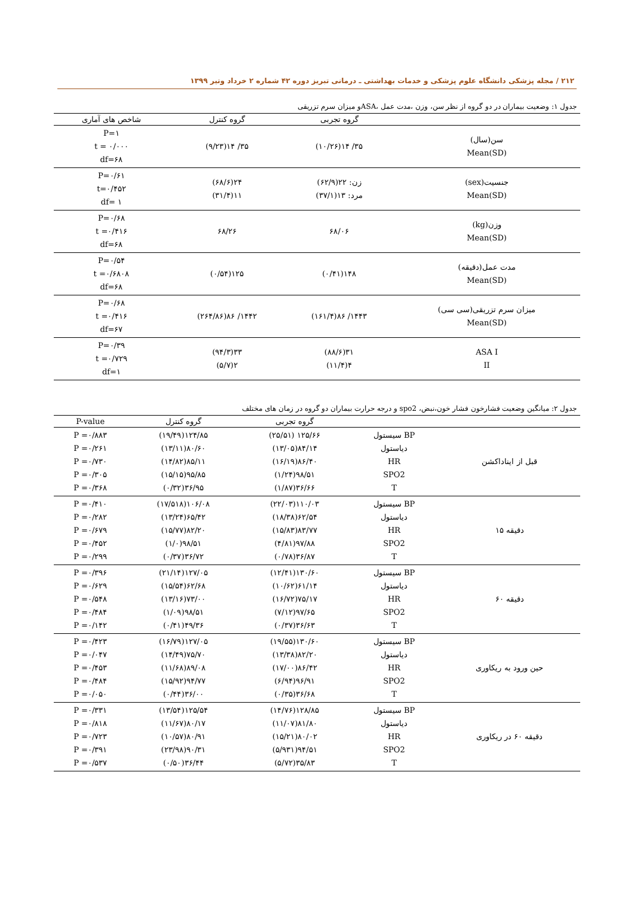۲۱۲ / مجله پزشکی دانشگاه علوم پزشکی و خدمات بهداشتی ـ درمانی تبریز دوره ۴۲ شماره ۲ خرداد وتیر ۱۳۹۹
جدول ۱: وضعیت بیماران در دو گروه از نظر سن، وزن ،مدت عمل ،ASAو میزان سرم تزریقی
| | گروه تجربی | گروه کنترل | شاخص های آماری |
| --- | --- | --- | --- |
| سن(سال) Mean(SD) | ۳۵/ ۱۴(۱۰/۲۶) | ۳۵/ ۱۴(۹/۲۳) | P=۱ t = ۰/۰۰۰ df=۶۸ |
| جنسیت(sex) Mean(SD) | زن: ۲۲(۶۲/۹) مرد: ۱۳(۳۷/۱) | ۲۴(۶۸/۶) ۱۱(۳۱/۴) | P=۰/۶۱ t=۰/۴۵۲ df= ۱ |
| وزن(kg) Mean(SD) | ۶۸/۰۶ | ۶۸/۲۶ | P=۰/۶۸ t =۰/۴۱۶ df=۶۸ |
| مدت عمل(دقیقه) Mean(SD) | ۱۴۸(۰/۴۱) | ۱۲۵(۰/۵۴) | P=۰/۵۴ t =۰/۶۸۰۸ df=۶۸ |
| میزان سرم تزریقی(سی سی) Mean(SD) | ۱۴۴۳/ ۸۶(۱۶۱/۴) | ۱۴۴۲/ ۸۶(۲۶۴/۸۶) | P=۰/۶۸ t =۰/۴۱۶ df=۶۷ |
| ASA I II | ۳۱(۸۸/۶) ۴(۱۱/۴) | ۳۳(۹۴/۳) ۲(۵/۷) | P=۰/۳۹ t =۰/۷۲۹ df=۱ |
جدول ۲: میانگین وضعیت فشارخون فشار خون،نبض، spo2 و درجه حرارت بیماران دو گروه در زمان های مختلف
| | | گروه تجربی | گروه کنترل | P-value |
| --- | --- | --- | --- | --- |
| قبل از ایناداکشن | BP سیستول دیاستول HR SPO2 T | ۱۲۵/۶۶ (۲۵/۵۱) ۸۴/۱۴(۱۳/۰۵) ۸۶/۴۰(۱۶/۱۹) ۹۸/۵۱(۱/۲۴) ۳۶/۶۶(۱/۸۷) | ۱۲۴/۸۵(۱۹/۴۹) ۸۰/۶۰(۱۳/۱۱) ۸۵/۱۱(۱۴/۸۲) ۹۵/۸۵(۱۵/۱۵) ۳۶/۹۵(۰/۳۲) | P =۰/۸۸۳ P =۰/۲۶۱ P =۰/۷۳۰ P =۰/۳۰۵ P =۰/۳۶۸ |
| دقیقه ۱۵ | BP سیستول دیاستول HR SPO2 T | ۱۱۰/۰۳(۲۲/۰۳) ۶۲/۵۴(۱۸/۳۸) ۸۳/۷۷(۱۵/۸۳) ۹۷/۸۸(۴/۸۱) ۳۶/۸۷(۰/۷۸) | ۱۰۶/۰۸(۱۷/۵۱۸) ۶۵/۴۲(۱۳/۲۴) ۸۲/۲۰(۱۵/۷۷) ۹۸/۵۱(۱/۰) ۳۶/۷۲(۰/۳۷) | P =۰/۴۱۰ P =۰/۲۸۲ P =۰/۶۷۹ P =۰/۴۵۲ P =۰/۲۹۹ |
| دقیقه ۶۰ | BP سیستول دیاستول HR SPO2 T | ۱۳۰/۶۰(۱۲/۴۱) ۶۱/۱۴(۱۰/۶۲) ۷۵/۱۷(۱۶/۷۲) ۹۷/۶۵(۷/۱۲) ۳۶/۶۳(۰/۳۷) | ۱۲۷/۰۵(۲۱/۱۴) ۶۲/۶۸(۱۵/۵۴) ۷۳/۰۰(۱۳/۱۶) ۹۸/۵۱(۱/۰۹) ۴۹/۳۶(۰/۴۱) | P =۰/۳۹۶ P =۰/۶۲۹ P =۰/۵۴۸ P =۰/۴۸۴ P =۰/۱۴۲ |
| حین ورود به ریکاوری | BP سیستول دیاستول HR SPO2 T | ۱۳۰/۶۰(۱۹/۵۵) ۸۲/۲۰(۱۳/۳۸) ۸۶/۴۲(۱۷/۰۰) ۹۶/۹۱(۶/۹۴) ۳۶/۶۸(۰/۳۵) | ۱۲۷/۰۵(۱۶/۷۹) ۷۵/۷۰(۱۴/۴۹) ۸۹/۰۸(۱۱/۶۸) ۹۴/۷۷(۱۵/۹۲) ۳۶/۰۰(۰/۴۴) | P =۰/۴۲۳ P =۰/۰۴۷ P =۰/۴۵۳ P =۰/۴۸۴ P =۰/۰۵۰ |
| دقیقه ۶۰ در ریکاوری | BP سیستول دیاستول HR SPO2 T | ۱۲۸/۸۵(۱۴/۷۶) ۸۱/۸۰(۱۱/۰۷) ۸۰/۰۲(۱۵/۲۱) ۹۴/۵۱(۵/۹۳۱) ۳۵/۸۳(۵/۷۲) | ۱۲۵/۵۴(۱۳/۵۴) ۸۰/۱۷(۱۱/۶۷) ۸۰/۹۱(۱۰/۵۷) ۹۰/۳۱(۲۳/۹۸) ۳۶/۴۴(۰/۵۰) | P =۰/۳۳۱ P =۰/۸۱۸ P =۰/۷۲۳ P =۰/۳۹۱ P =۰/۵۳۷ |